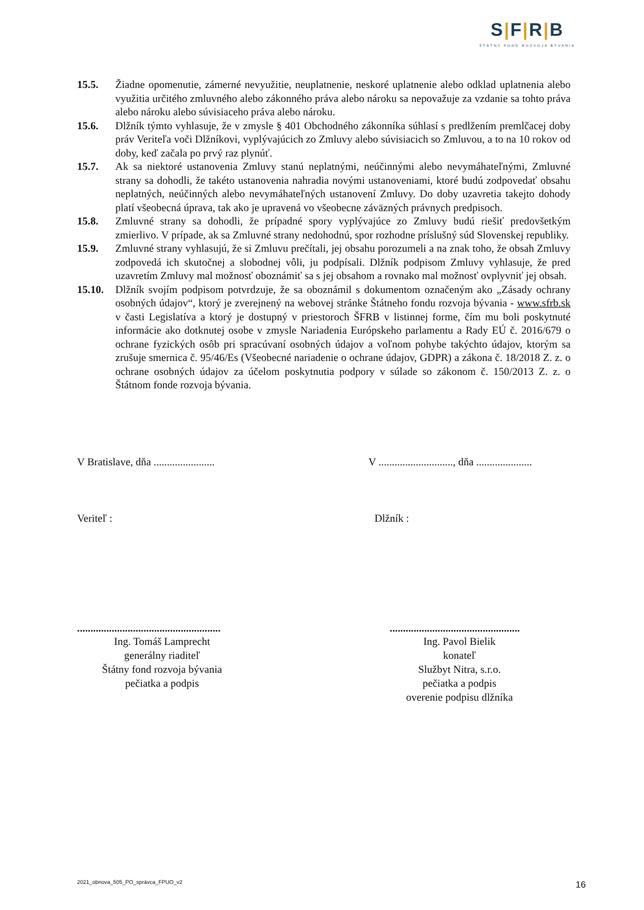S|F|R|B
ŠTÁTNY FOND ROZVOJA BÝVANIA
15.5. Žiadne opomenutie, zámerné nevyužitie, neuplatnenie, neskoré uplatnenie alebo odklad uplatnenia alebo využitia určitého zmluvného alebo zákonného práva alebo nároku sa nepovažuje za vzdanie sa tohto práva alebo nároku alebo súvisiaceho práva alebo nároku.
15.6. Dlžník týmto vyhlasuje, že v zmysle § 401 Obchodného zákonníka súhlasí s predlžením premlčacej doby práv Veriteľa voči Dlžníkovi, vyplývajúcich zo Zmluvy alebo súvisiacich so Zmluvou, a to na 10 rokov od doby, keď začala po prvý raz plynúť.
15.7. Ak sa niektoré ustanovenia Zmluvy stanú neplatnými, neúčinnými alebo nevymáhateľnými, Zmluvné strany sa dohodli, že takéto ustanovenia nahradia novými ustanoveniami, ktoré budú zodpovedať obsahu neplatných, neúčinných alebo nevymáhateľných ustanovení Zmluvy. Do doby uzavretia takejto dohody platí všeobecná úprava, tak ako je upravená vo všeobecne záväzných právnych predpisoch.
15.8. Zmluvné strany sa dohodli, že prípadné spory vyplývajúce zo Zmluvy budú riešiť predovšetkým zmierlivo. V prípade, ak sa Zmluvné strany nedohodnú, spor rozhodne príslušný súd Slovenskej republiky.
15.9. Zmluvné strany vyhlasujú, že si Zmluvu prečítali, jej obsahu porozumeli a na znak toho, že obsah Zmluvy zodpovedá ich skutočnej a slobodnej vôli, ju podpísali. Dlžník podpisom Zmluvy vyhlasuje, že pred uzavretím Zmluvy mal možnosť oboznámiť sa s jej obsahom a rovnako mal možnosť ovplyvniť jej obsah.
15.10. Dlžník svojím podpisom potvrdzuje, že sa oboznámil s dokumentom označeným ako „Zásady ochrany osobných údajov“, ktorý je zverejnený na webovej stránke Štátneho fondu rozvoja bývania - www.sfrb.sk v časti Legislatíva a ktorý je dostupný v priestoroch ŠFRB v listinnej forme, čím mu boli poskytnuté informácie ako dotknutej osobe v zmysle Nariadenia Európskeho parlamentu a Rady EÚ č. 2016/679 o ochrane fyzických osôb pri spracúvaní osobných údajov a voľnom pohybe takýchto údajov, ktorým sa zrušuje smernica č. 95/46/Es (Všeobecné nariadenie o ochrane údajov, GDPR) a zákona č. 18/2018 Z. z. o ochrane osobných údajov za účelom poskytnutia podpory v súlade so zákonom č. 150/2013 Z. z. o Štátnom fonde rozvoja bývania.
V Bratislave, dňa ....................... V ............................, dňa .....................
Veriteľ : Dlžník :
......................................................
Ing. Tomáš Lamprecht
generálny riaditeľ
Štátny fond rozvoja bývania
pečiatka a podpis
.................................................
Ing. Pavol Bielik
konateľ
Službyt Nitra, s.r.o.
pečiatka a podpis
overenie podpisu dlžníka
2021_obnova_505_PO_správca_FPUO_v2 16